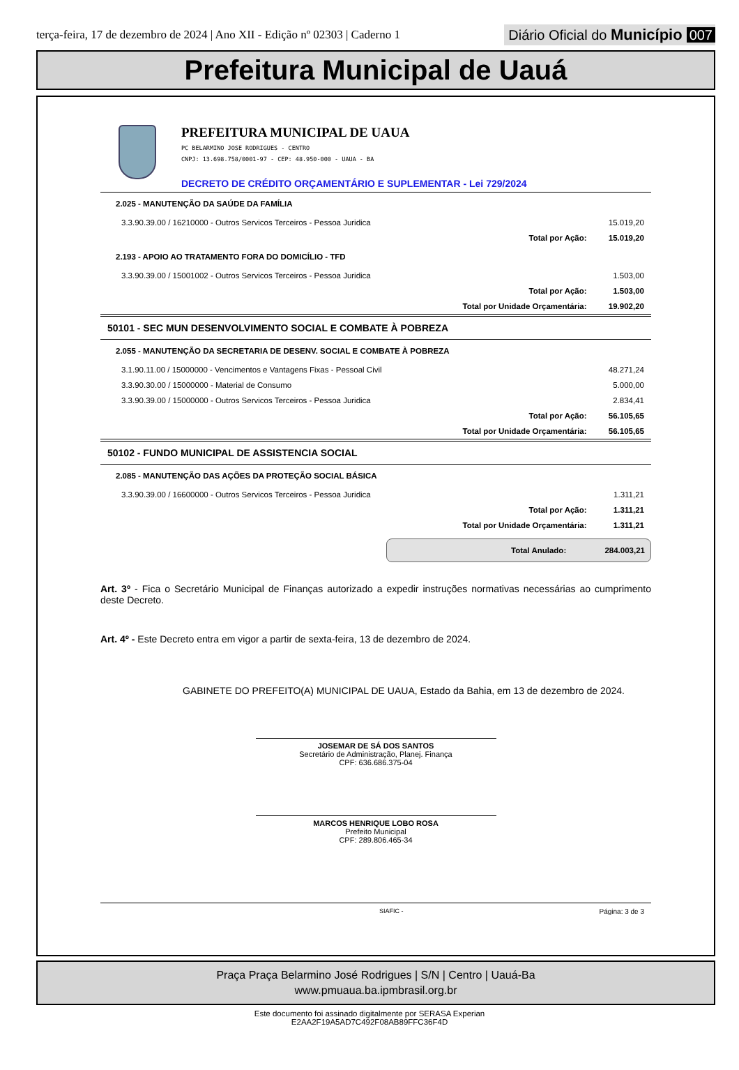terça-feira, 17 de dezembro de 2024 | Ano XII - Edição nº 02303 | Caderno 1
Diário Oficial do Município 007
Prefeitura Municipal de Uauá
PREFEITURA MUNICIPAL DE UAUA
PC BELARMINO JOSE RODRIGUES - CENTRO
CNPJ: 13.698.758/0001-97 - CEP: 48.950-000 - UAUA - BA
DECRETO DE CRÉDITO ORÇAMENTÁRIO E SUPLEMENTAR - Lei 729/2024
| 2.025 - MANUTENÇÃO DA SAÚDE DA FAMÍLIA | | |
| 3.3.90.39.00 / 16210000 - Outros Servicos Terceiros - Pessoa Juridica | | 15.019,20 |
| | Total por Ação: | 15.019,20 |
| 2.193 - APOIO AO TRATAMENTO FORA DO DOMICÍLIO - TFD | | |
| 3.3.90.39.00 / 15001002 - Outros Servicos Terceiros - Pessoa Juridica | | 1.503,00 |
| | Total por Ação: | 1.503,00 |
| | Total por Unidade Orçamentária: | 19.902,20 |
| 50101 - SEC MUN DESENVOLVIMENTO SOCIAL E COMBATE À POBREZA | | |
| 2.055 - MANUTENÇÃO DA SECRETARIA DE DESENV. SOCIAL E COMBATE À POBREZA | | |
| 3.1.90.11.00 / 15000000 - Vencimentos e Vantagens Fixas - Pessoal Civil | | 48.271,24 |
| 3.3.90.30.00 / 15000000 - Material de Consumo | | 5.000,00 |
| 3.3.90.39.00 / 15000000 - Outros Servicos Terceiros - Pessoa Juridica | | 2.834,41 |
| | Total por Ação: | 56.105,65 |
| | Total por Unidade Orçamentária: | 56.105,65 |
| 50102 - FUNDO MUNICIPAL DE ASSISTENCIA SOCIAL | | |
| 2.085 - MANUTENÇÃO DAS AÇÕES DA PROTEÇÃO SOCIAL BÁSICA | | |
| 3.3.90.39.00 / 16600000 - Outros Servicos Terceiros - Pessoa Juridica | | 1.311,21 |
| | Total por Ação: | 1.311,21 |
| | Total por Unidade Orçamentária: | 1.311,21 |
Total Anulado: 284.003,21
Art. 3º - Fica o Secretário Municipal de Finanças autorizado a expedir instruções normativas necessárias ao cumprimento deste Decreto.
Art. 4º - Este Decreto entra em vigor a partir de sexta-feira, 13 de dezembro de 2024.
GABINETE DO PREFEITO(A) MUNICIPAL DE UAUA, Estado da Bahia, em 13 de dezembro de 2024.
JOSEMAR DE SÁ DOS SANTOS
Secretário de Administração, Planej. Finança
CPF: 636.686.375-04
MARCOS HENRIQUE LOBO ROSA
Prefeito Municipal
CPF: 289.806.465-34
SIAFIC - Página: 3 de 3
Praça Praça Belarmino José Rodrigues | S/N | Centro | Uauá-Ba
www.pmuaua.ba.ipmbrasil.org.br
Este documento foi assinado digitalmente por SERASA Experian
E2AA2F19A5AD7C492F08AB89FFC36F4D